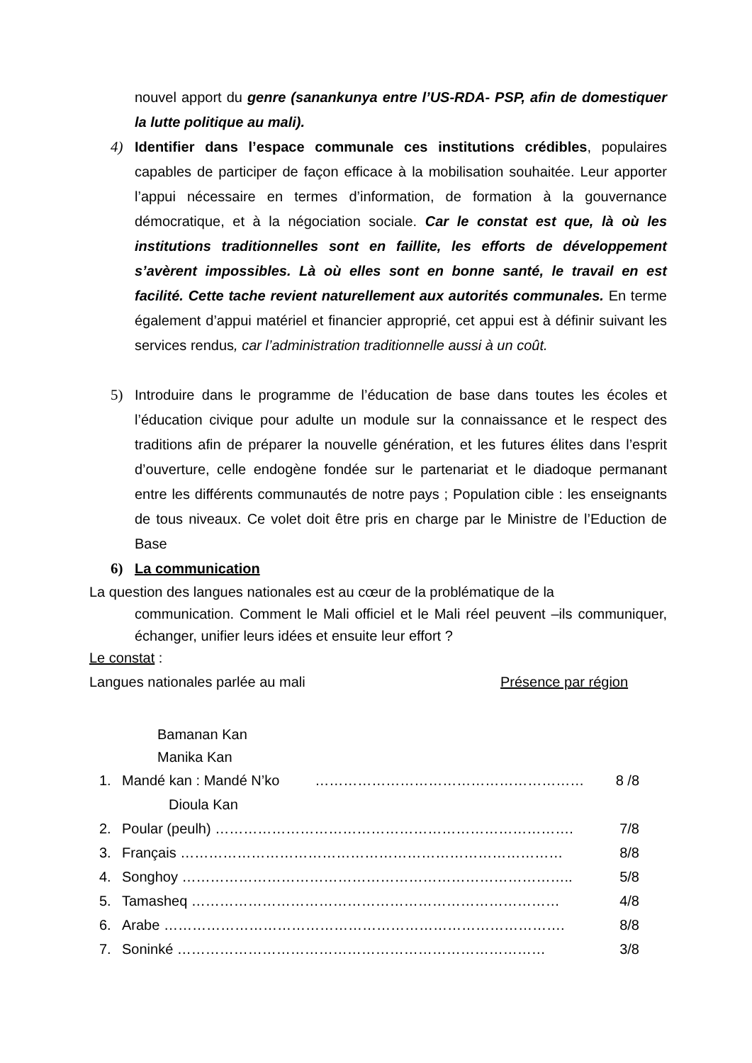nouvel apport du genre (sanankunya entre l’US-RDA- PSP, afin de domestiquer la lutte politique au mali).
4) Identifier dans l’espace communale ces institutions crédibles, populaires capables de participer de façon efficace à la mobilisation souhaitée. Leur apporter l’appui nécessaire en termes d’information, de formation à la gouvernance démocratique, et à la négociation sociale. Car le constat est que, là où les institutions traditionnelles sont en faillite, les efforts de développement s’avèrent impossibles. Là où elles sont en bonne santé, le travail en est facilité. Cette tache revient naturellement aux autorités communales. En terme également d’appui matériel et financier approprié, cet appui est à définir suivant les services rendus, car l’administration traditionnelle aussi à un coût.
5) Introduire dans le programme de l’éducation de base dans toutes les écoles et l’éducation civique pour adulte un module sur la connaissance et le respect des traditions afin de préparer la nouvelle génération, et les futures élites dans l’esprit d’ouverture, celle endogène fondée sur le partenariat et le diadoque permanant entre les différents communautés de notre pays ; Population cible : les enseignants de tous niveaux. Ce volet doit être pris en charge par le Ministre de l’Eduction de Base
6) La communication
La question des langues nationales est au cœur de la problématique de la
communication. Comment le Mali officiel et le Mali réel peuvent –ils communiquer, échanger, unifier leurs idées et ensuite leur effort ?
Le constat :
Langues nationales parlée au mali Présence par région
Bamanan Kan
Manika Kan
1. Mandé kan : Mandé N’ko ………………………………………………… 8 /8
Dioula Kan
2. Poular (peulh) …………………………………………………………………. 7/8
3. Français ……………………………………………………………………… 8/8
4. Songhoy ……………………………………………………………………….. 5/8
5. Tamasheq …………………………………………………………………… 4/8
6. Arabe …………………………………………………………………………. 8/8
7. Soninké …………………………………………………………………… 3/8